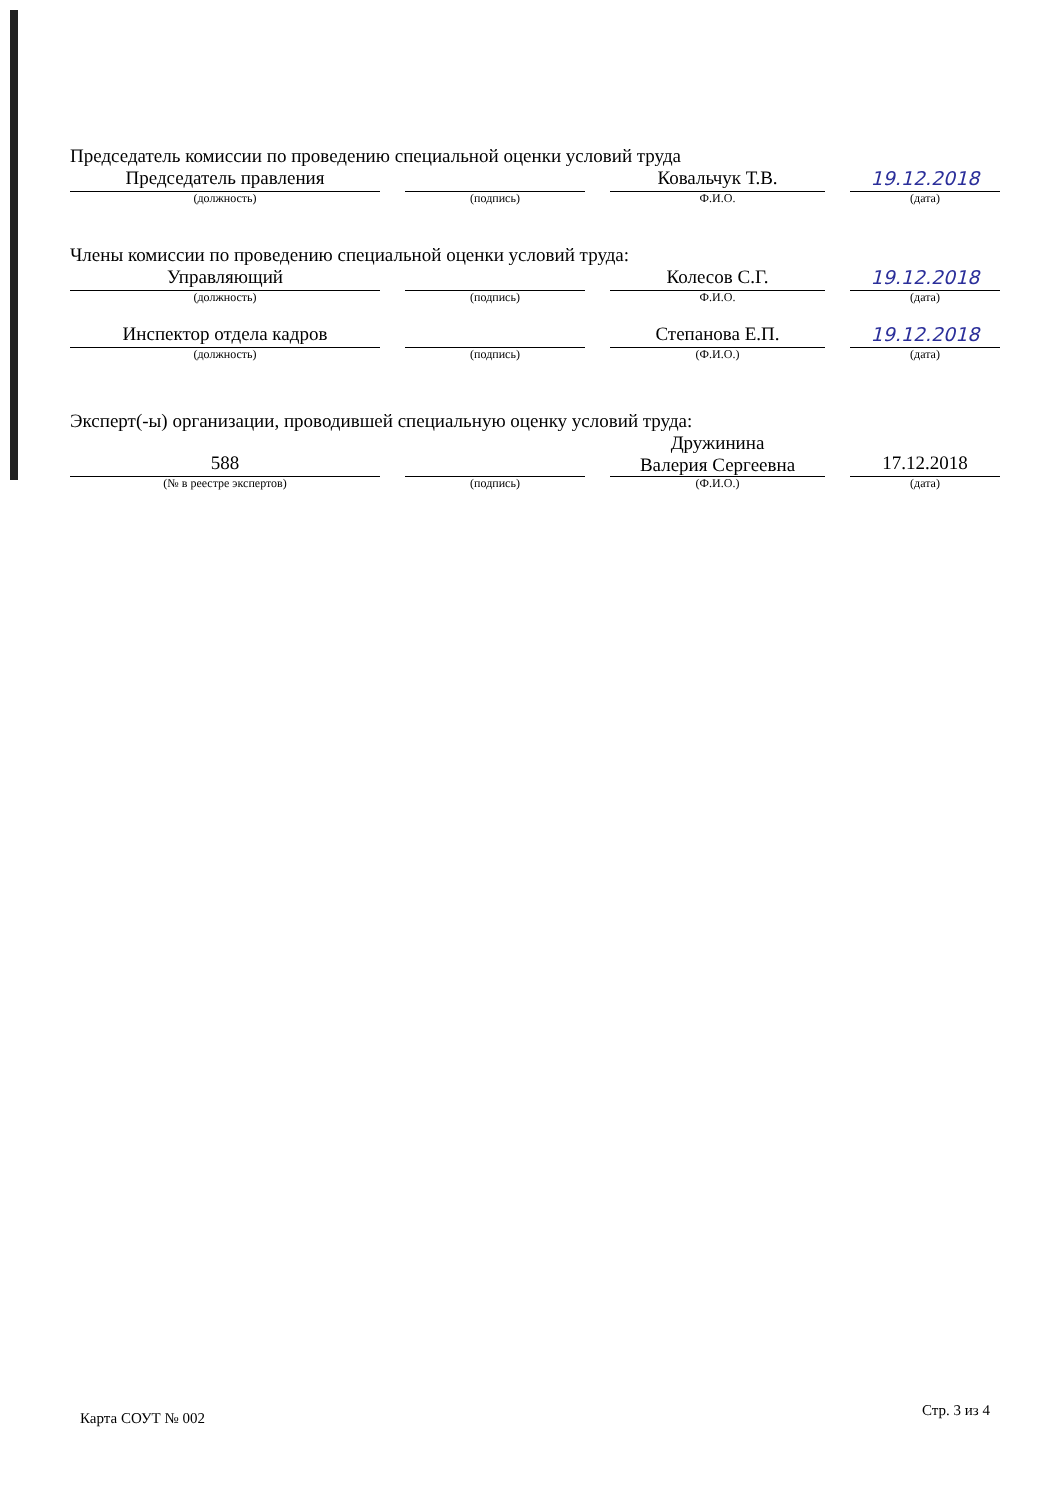Председатель комиссии по проведению специальной оценки условий труда
Председатель правления
(должность)
(подпись)
Ковальчук Т.В.
Ф.И.О.
19.12.2018
(дата)
Члены комиссии по проведению специальной оценки условий труда:
Управляющий
(должность)
(подпись)
Колесов С.Г.
Ф.И.О.
19.12.2018
(дата)
Инспектор отдела кадров
(должность)
(подпись)
Степанова Е.П.
(Ф.И.О.)
19.12.2018
(дата)
Эксперт(-ы) организации, проводившей специальную оценку условий труда:
588
(№ в реестре экспертов)
(подпись)
Дружинина
Валерия Сергеевна
(Ф.И.О.)
17.12.2018
(дата)
Карта СОУТ № 002 Стр. 3 из 4